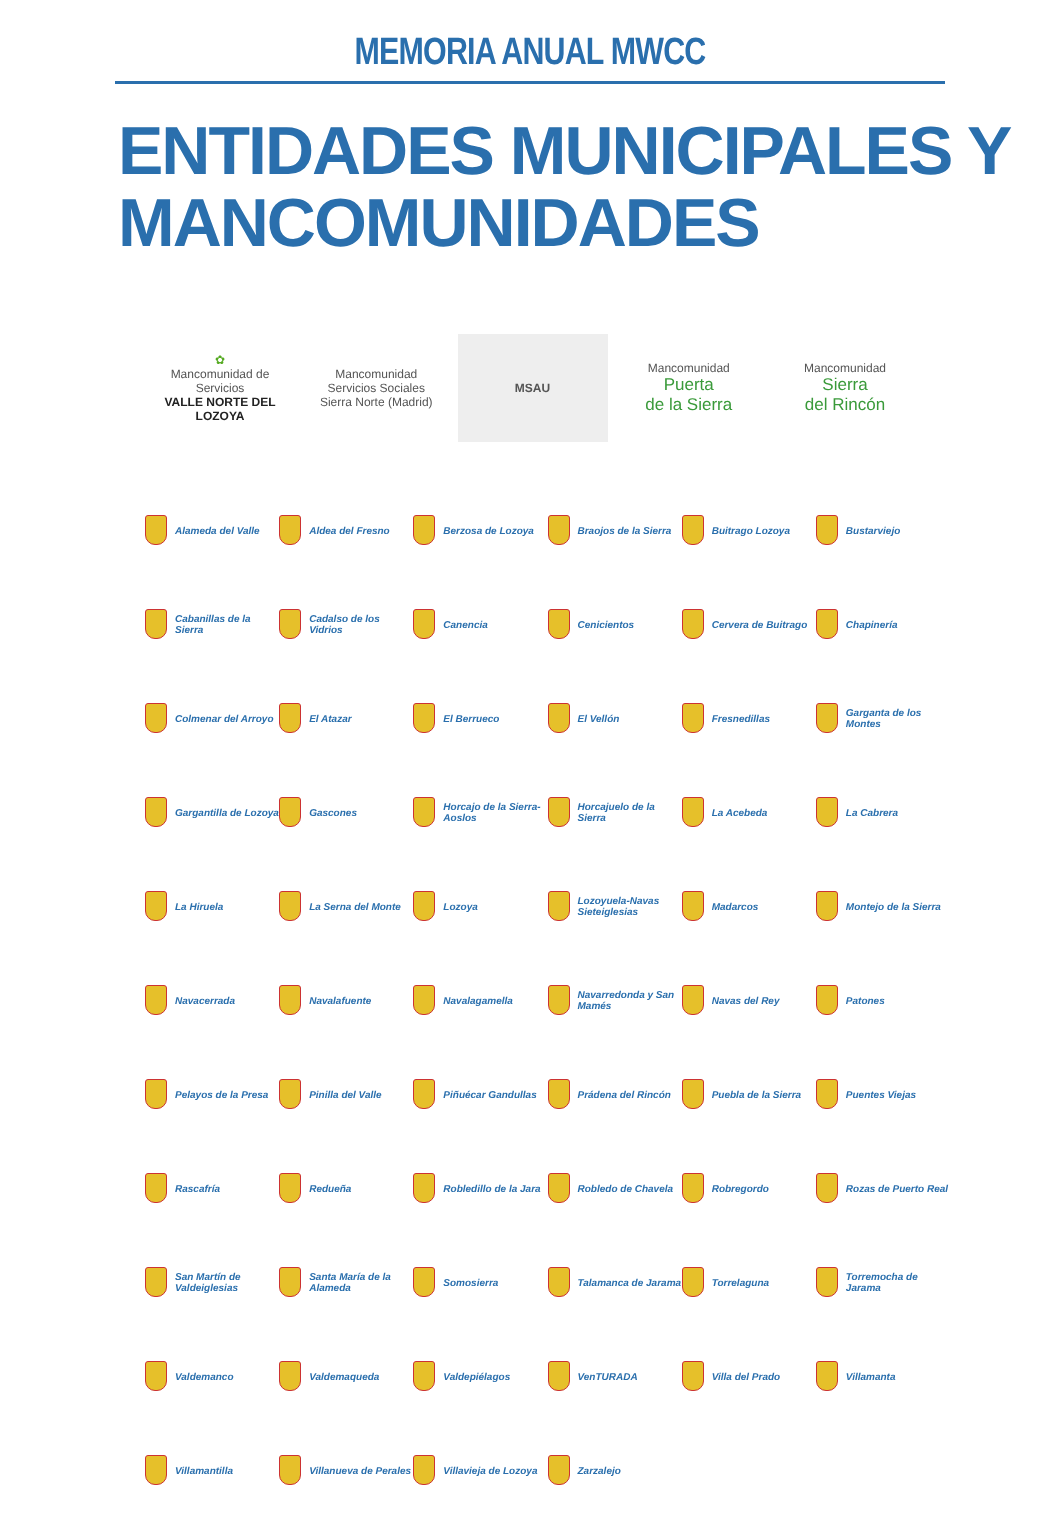MEMORIA ANUAL MWCC
ENTIDADES MUNICIPALES Y
MANCOMUNIDADES
✿
Mancomunidad de Servicios
VALLE NORTE DEL LOZOYA
Mancomunidad
Servicios Sociales
Sierra Norte (Madrid)
MSAU
Mancomunidad
Puerta
de la Sierra
Mancomunidad
Sierra
del Rincón
Alameda del Valle
Aldea del Fresno
Berzosa de Lozoya
Braojos de la Sierra
Buitrago Lozoya
Bustarviejo
Cabanillas de la Sierra
Cadalso de los Vidrios
Canencia
Cenicientos
Cervera de Buitrago
Chapinería
Colmenar del Arroyo
El Atazar
El Berrueco
El Vellón
Fresnedillas
Garganta de los Montes
Gargantilla de Lozoya
Gascones
Horcajo de la Sierra-Aoslos
Horcajuelo de la Sierra
La Acebeda
La Cabrera
La Hiruela
La Serna del Monte
Lozoya
Lozoyuela-Navas Sieteiglesias
Madarcos
Montejo de la Sierra
Navacerrada
Navalafuente
Navalagamella
Navarredonda y San Mamés
Navas del Rey
Patones
Pelayos de la Presa
Pinilla del Valle
Piñuécar Gandullas
Prádena del Rincón
Puebla de la Sierra
Puentes Viejas
Rascafría
Redueña
Robledillo de la Jara
Robledo de Chavela
Robregordo
Rozas de Puerto Real
San Martín de Valdeiglesias
Santa María de la Alameda
Somosierra
Talamanca de Jarama
Torrelaguna
Torremocha de Jarama
Valdemanco
Valdemaqueda
Valdepiélagos
VenTURADA
Villa del Prado
Villamanta
Villamantilla
Villanueva de Perales
Villavieja de Lozoya
Zarzalejo